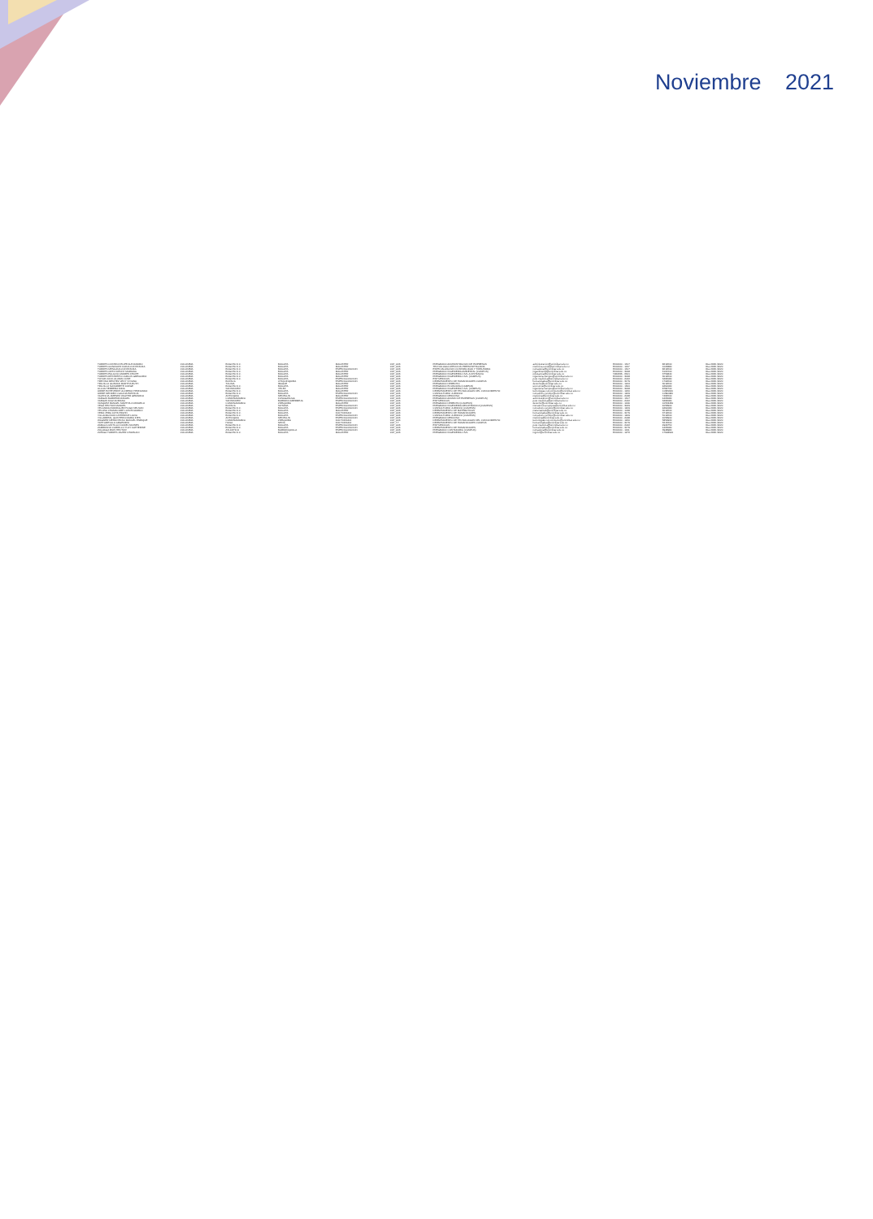Noviembre 2021
| TORRES CASTRO FELIPE ALEJANDRO | COLOMBIA | BOGOTA D.C. | BOGOTA | MAGISTER | CAT_A03 | PREGRADO ADMINISTRACION DE EMPRESAS | administracion@unimilitar.edu.co | 6500000 - 1317 | 8619500 | Res 2966 /2020 |
| TORRES GONZALEZ DIANA CONSTANZA | COLOMBIA | BOGOTA D.C. | BOGOTA | MAGISTER | CAT_A03 | TECNOLOGIA ATENCION PREHOSPITALARIA | medicina.social@unimilitar.edu.co | 6500000 - 1197 | 1006880 | Res 2966 /2020 |
| TORRES MESA ANA CONSTANZA | COLOMBIA | BOGOTA D.C. | BOGOTA | ESPECIALIZACION | CAT_A03 | ESPECIALIZACION CONTABILIDAD Y TRIBUTARIA | contaduria@unimilitar.edu.co | 6500000 - 1317 | 8619500 | Res 2966 /2020 |
| TORRES ORTIZ DENNY MARIANA | COLOMBIA | BOGOTA D.C. | BOGOTA | MAGISTER | CAT_A03 | PREGRADO INGENIERIA AMBIENTAL (CAMPUS) | ingambiental@unimilitar.edu.co | 6500000 - 3008 | 6161500 | Res 2966 /2020 |
| TORRES PALACIO ANDRES FELIPE | COLOMBIA | BOGOTA D.C. | BOGOTA | MAGISTER | CAT_A03 | PREGRADO INGENIERIA CIVIL A DISTANCIA | icdistancia@unimilitar.edu.co | 7480333 - 6641 | 3759840 | Res 2966 /2020 |
| TORRES RESTREPO CARLOS GREGORIO | COLOMBIA | BOGOTA D.C. | BOGOTA | MAGISTER | CAT_A03 | PREGRADO INGENIERIA CIVIL (CAMPUS) | ingenieria.campus@unimilitar.edu.co | 6500000 - 3008 | 3019500 | Res 2966 /2020 |
| TOVAR COCK ALVARO JOSE | COLOMBIA | BOGOTA D.C. | BOGOTA | ESPECIALIZACION | CAT_A03 | ESP MEDICAS | post.medicina@unimilitar.edu.co | 6500000 - 2042 | 3496080 | Res 2966 /2020 |
| TREVINO BENITEZ LENY VIVIANA | COLOMBIA | BOYACA | CHIQUINQUIRA | ESPECIALIZACION | CAT_A03 | DEPARTAMENTO DE HUMANIDADES CAMPUS | humanidades@unimilitar.edu.co | 6500000 - 3179 | 1709500 | Res 2966 /2020 |
| TRUJILLO GUZMAN MARTHA RUTH | COLOMBIA | TOLIMA | IBAGUE | MAGISTER | CAT_A03 | PREGRADO DERECHO | derecho@unimilitar.edu.co | 6500000 - 1244 | 3019500 | Res 2966 /2020 |
| TRUJILLO NAVARRETE JORGE | COLOMBIA | BOGOTA D.C. | BOGOTA | MAGISTER | CAT_A03 | PREGRADO ECONOMIA (CAMPUS) | economia@unimilitar.edu.co | 6500000 - 1300 | 9490080 | Res 2966 /2020 |
| ULLOA HERRERA NIDIA | COLOMBIA | SANTANDER | VELEZ | MAGISTER | CAT_A03 | PREGRADO INGENIERIA CIVIL (CAMPUS) | ingenieria.campus@unimilitar.edu.co | 6500000 - 3008 | 8782700 | Res 2966 /2020 |
| URIBE ECHEVERRY ALFREDO HERNANDO | COLOMBIA | BOGOTA D.C. | BOGOTA | MAGISTER | CAT_A03 | DEPARTAMENTO DE TECNOLOGIAS DEL CONOCIMIENTO | tecnologias.conocimiento@unimilitar.edu.co | 6500000 - 1220 | 11369640 | Res 2966 /2020 |
| URIBE MENDEZ CLAUDIA PATRICIA | COLOMBIA | BOGOTA D.C. | BOGOTA | ESPECIALIZACION | CAT_A03 | CONSULTORIO JURIDICO | consultorio.juridico@unimilitar.edu.co | 6500000 - 1209 | 11390080 | Res 2966 /2020 |
| VALENCIA JIMENEZ WALTER GERARDO | COLOMBIA | ANTIOQUIA | MEDELLIN | MAGISTER | CAT_A03 | PREGRADO MEDICINA | medicina@unimilitar.edu.co | 6500000 - 2048 | 7496500 | Res 2966 /2020 |
| VARGAS BARRERA RAFAEL | COLOMBIA | CUNDINAMARCA | FUSAGASUGA | ESPECIALIZACION | CAT_A03 | PREGRADO ADMON DE EMPRESAS (CAMPUS) | administracion@unimilitar.edu.co | 6500000 - 1317 | 4463080 | Res 2966 /2020 |
| VARGAS DIAZ ADRIANA | COLOMBIA | SANTANDER | BARRANCABERMEJA | ESPECIALIZACION | CAT_A03 | ESP MEDICAS | post.medicina@unimilitar.edu.co | 6500000 - 2042 | 3496080 | Res 2966 /2020 |
| VASQUEZ RANGEL MARTHA CONSUELO | COLOMBIA | CUNDINAMARCA | ZIPAQUIRA | MAGISTER | CAT_A03 | PREGRADO DERECHO (CAMPUS) | derecho@unimilitar.edu.co | 6500000 - 1199 | 10563460 | Res 2966 /2020 |
| VEGA HECTOR MANUEL | COLOMBIA | BOYACA | SOTAMA | ESPECIALIZACION | CAT_A03 | PREGRADO INGENIERIA MECATRONICA (CAMPUS) | mecatronica.campus@unimilitar.edu.co | 6500000 - 3009 | 4058900 | Res 2966 /2020 |
| VELANDIA RODRIGUEZ HUGO NELSON | COLOMBIA | BOGOTA D.C. | BOGOTA | ESPECIALIZACION | CAT_A03 | CONSULTORIO JURIDICO (CAMPUS) | consultorio.juridico@unimilitar.edu.co | 6500000 - 1209 | 9490080 | Res 2966 /2020 |
| VELOSA CHAMACORE LUIS EDUARDO | COLOMBIA | BOGOTA D.C. | BOGOTA | MAGISTER | CAT_A03 | DEPARTAMENTO DE MATEMATICAS | matematicas@unimilitar.edu.co | 6500000 - 1028 | 3019500 | Res 2966 /2020 |
| VERA VERA JOHN EDWIN | COLOMBIA | BOGOTA D.C. | BOGOTA | DOCTORADO | CAT_A03 | DEPARTAMENTO DE HUMANIDADES | humanidades@unimilitar.edu.co | 6500000 - 3179 | 3719500 | Res 2966 /2020 |
| VILLALBA RUIZ CATHERINE LUCIA | COLOMBIA | BOGOTA D.C. | BOGOTA | ESPECIALIZACION | CAT_A03 | CONSULTORIO JURIDICO (CAMPUS) | consultorio.juridico@unimilitar.edu.co | 6500000 - 1209 | 5019500 | Res 2966 /2020 |
| VILLARREAL QUINTERO MARIA INES | COLOMBIA | ANTIOQUIA | MEDELLIN | ESPECIALIZACION | CAT_A03 | PREGRADO MEDICINA | medicina@unimilitar.edu.co | 6500000 - 2048 | 4058900 | Res 2966 /2020 |
| WAGNER MENDIVELSO MANUEL ENRIQUE | COLOMBIA | CUNDINAMARCA | ZIPAQUIRA | DOCTORADO | CAT_A03 | DEPARTAMENTO DE TECNOLOGIAS DEL CONOCIMIENTO | tecnologias.conocimiento@unimilitar.edu.co | 6500000 - 1220 | 5859960 | Res 2966 /2020 |
| YATE AREVALO ARGEMIRO | COLOMBIA | HUILA | NEIVA | DOCTORADO | CAT_T7 | DEPARTAMENTO DE HUMANIDADES CAMPUS | humanidades@unimilitar.edu.co | 6500000 - 3179 | 5615600 | Res 2966 /2020 |
| ZABALA CASTILLO DANIEL MOISES | COLOMBIA | BOGOTA D.C. | BOGOTA | ESPECIALIZACION | CAT_A03 | ESP MEDICAS | post.medicina@unimilitar.edu.co | 6500000 - 2042 | 4929750 | Res 2966 /2020 |
| ZAMBRANO CARRILLO YULY KATHERINE | COLOMBIA | BOGOTA D.C. | BOGOTA | ESPECIALIZACION | CAT_A03 | DEPARTAMENTO DE HUMANIDADES | humanidades@unimilitar.edu.co | 6500000 - 3179 | 4463080 | Res 2966 /2020 |
| ZULUAGA RIOS HECTOR | COLOMBIA | ATLANTICO | BARRANQUILLA | ESPECIALIZACION | CAT_A03 | PREGRADO CONTADURIA (CAMPUS) | contaduria@unimilitar.edu.co | 6500000 - 1191 | 3948980 | Res 2966 /2020 |
| ZUÑIGA TORRES JAVIER OSWALDO | COLOMBIA | BOGOTA D.C. | BOGOTA | MAGISTER | CAT_A03 | PREGRADO INGENIERIA CIVIL | ingcivil@unimilitar.edu.co | 6500000 - 1276 | 17908900 | Res 2966 /2020 |